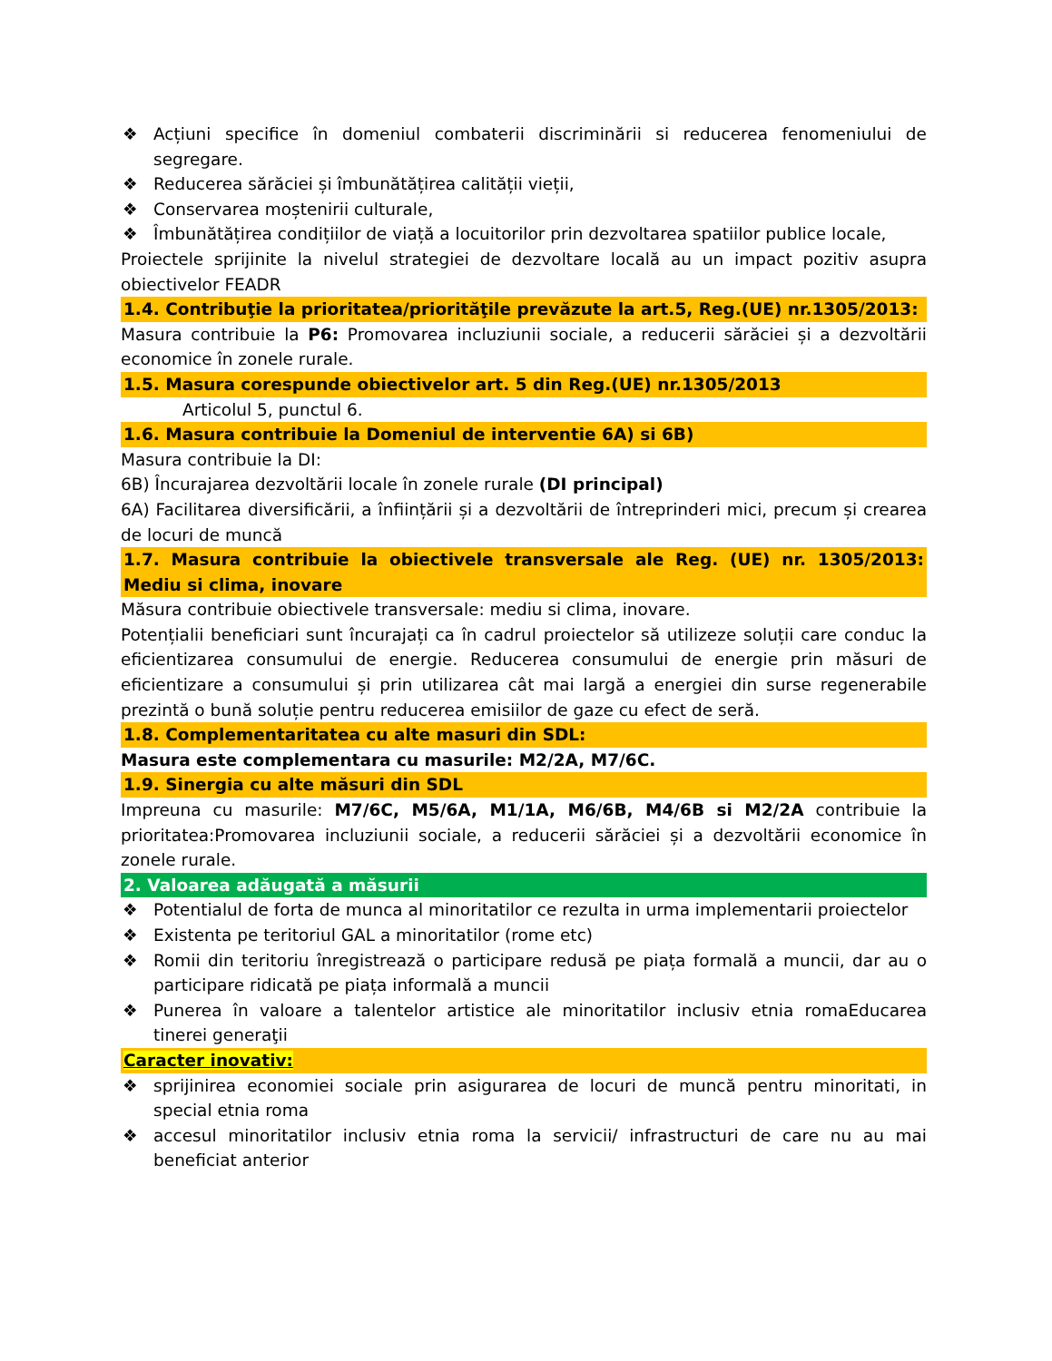❖ Acțiuni specifice în domeniul combaterii discriminării si reducerea fenomeniului de segregare.
❖ Reducerea sărăciei și îmbunătățirea calității vieții,
❖ Conservarea moștenirii culturale,
❖ Îmbunătățirea condițiilor de viață a locuitorilor prin dezvoltarea spatiilor publice locale,
Proiectele sprijinite la nivelul strategiei de dezvoltare locală au un impact pozitiv asupra obiectivelor FEADR
1.4. Contribuţie la prioritatea/priorităţile prevăzute la art.5, Reg.(UE) nr.1305/2013:
Masura contribuie la P6: Promovarea incluziunii sociale, a reducerii sărăciei și a dezvoltării economice în zonele rurale.
1.5. Masura corespunde obiectivelor art. 5 din Reg.(UE) nr.1305/2013
Articolul 5, punctul 6.
1.6. Masura contribuie la Domeniul de interventie 6A) si 6B)
Masura contribuie la DI:
6B) Încurajarea dezvoltării locale în zonele rurale (DI principal)
6A) Facilitarea diversificării, a înființării și a dezvoltării de întreprinderi mici, precum și crearea de locuri de muncă
1.7. Masura contribuie la obiectivele transversale ale Reg. (UE) nr. 1305/2013: Mediu si clima, inovare
Măsura contribuie obiectivele transversale: mediu si clima, inovare.
Potențialii beneficiari sunt încurajați ca în cadrul proiectelor să utilizeze soluții care conduc la eficientizarea consumului de energie. Reducerea consumului de energie prin măsuri de eficientizare a consumului și prin utilizarea cât mai largă a energiei din surse regenerabile prezintă o bună soluție pentru reducerea emisiilor de gaze cu efect de seră.
1.8. Complementaritatea cu alte masuri din SDL:
Masura este complementara cu masurile: M2/2A, M7/6C.
1.9. Sinergia cu alte măsuri din SDL
Impreuna cu masurile: M7/6C, M5/6A, M1/1A, M6/6B, M4/6B si M2/2A contribuie la prioritatea:Promovarea incluziunii sociale, a reducerii sărăciei și a dezvoltării economice în zonele rurale.
2. Valoarea adăugată a măsurii
❖ Potentialul de forta de munca al minoritatilor ce rezulta in urma implementarii proiectelor
❖ Existenta pe teritoriul GAL a minoritatilor (rome etc)
❖ Romii din teritoriu înregistrează o participare redusă pe piața formală a muncii, dar au o participare ridicată pe piața informală a muncii
❖ Punerea în valoare a talentelor artistice ale minoritatilor inclusiv etnia romaEducarea tinerei generaţii
Caracter inovativ:
❖ sprijinirea economiei sociale prin asigurarea de locuri de muncă pentru minoritati, in special etnia roma
❖ accesul minoritatilor inclusiv etnia roma la servicii/ infrastructuri de care nu au mai beneficiat anterior